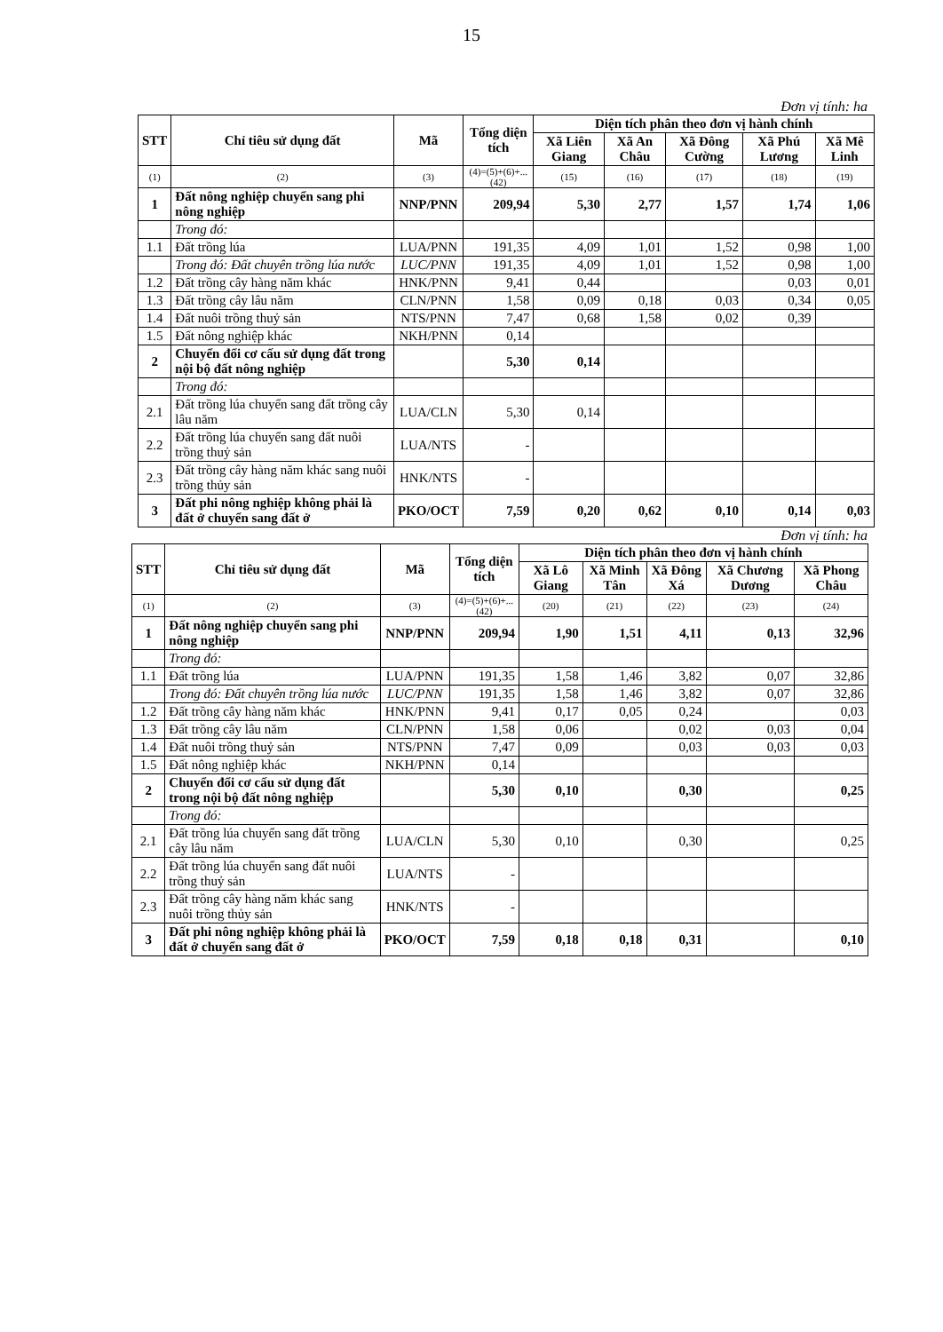15
Đơn vị tính: ha
| STT | Chỉ tiêu sử dụng đất | Mã | Tổng diện tích | Diện tích phân theo đơn vị hành chính | | | | |
| --- | --- | --- | --- | --- | --- | --- | --- | --- |
| | | | | Xã Liên Giang | Xã An Châu | Xã Đông Cường | Xã Phú Lương | Xã Mê Linh |
| (1) | (2) | (3) | (4)=(5)+(6)+...(42) | (15) | (16) | (17) | (18) | (19) |
| 1 | Đất nông nghiệp chuyển sang phi nông nghiệp | NNP/PNN | 209,94 | 5,30 | 2,77 | 1,57 | 1,74 | 1,06 |
| | Trong đó: | | | | | | | |
| 1.1 | Đất trồng lúa | LUA/PNN | 191,35 | 4,09 | 1,01 | 1,52 | 0,98 | 1,00 |
| | Trong đó: Đất chuyên trồng lúa nước | LUC/PNN | 191,35 | 4,09 | 1,01 | 1,52 | 0,98 | 1,00 |
| 1.2 | Đất trồng cây hàng năm khác | HNK/PNN | 9,41 | 0,44 | | | 0,03 | 0,01 |
| 1.3 | Đất trồng cây lâu năm | CLN/PNN | 1,58 | 0,09 | 0,18 | 0,03 | 0,34 | 0,05 |
| 1.4 | Đất nuôi trồng thuỷ sản | NTS/PNN | 7,47 | 0,68 | 1,58 | 0,02 | 0,39 | |
| 1.5 | Đất nông nghiệp khác | NKH/PNN | 0,14 | | | | | |
| 2 | Chuyển đổi cơ cấu sử dụng đất trong nội bộ đất nông nghiệp | | 5,30 | 0,14 | | | | |
| | Trong đó: | | | | | | | |
| 2.1 | Đất trồng lúa chuyển sang đất trồng cây lâu năm | LUA/CLN | 5,30 | 0,14 | | | | |
| 2.2 | Đất trồng lúa chuyển sang đất nuôi trồng thuỷ sản | LUA/NTS | - | | | | | |
| 2.3 | Đất trồng cây hàng năm khác sang nuôi trồng thủy sản | HNK/NTS | - | | | | | |
| 3 | Đất phi nông nghiệp không phải là đất ở chuyển sang đất ở | PKO/OCT | 7,59 | 0,20 | 0,62 | 0,10 | 0,14 | 0,03 |
Đơn vị tính: ha
| STT | Chỉ tiêu sử dụng đất | Mã | Tổng diện tích | Diện tích phân theo đơn vị hành chính | | | | |
| --- | --- | --- | --- | --- | --- | --- | --- | --- |
| | | | | Xã Lô Giang | Xã Minh Tân | Xã Đông Xá | Xã Chương Dương | Xã Phong Châu |
| (1) | (2) | (3) | (4)=(5)+(6)+...(42) | (20) | (21) | (22) | (23) | (24) |
| 1 | Đất nông nghiệp chuyển sang phi nông nghiệp | NNP/PNN | 209,94 | 1,90 | 1,51 | 4,11 | 0,13 | 32,96 |
| | Trong đó: | | | | | | | |
| 1.1 | Đất trồng lúa | LUA/PNN | 191,35 | 1,58 | 1,46 | 3,82 | 0,07 | 32,86 |
| | Trong đó: Đất chuyên trồng lúa nước | LUC/PNN | 191,35 | 1,58 | 1,46 | 3,82 | 0,07 | 32,86 |
| 1.2 | Đất trồng cây hàng năm khác | HNK/PNN | 9,41 | 0,17 | 0,05 | 0,24 | | 0,03 |
| 1.3 | Đất trồng cây lâu năm | CLN/PNN | 1,58 | 0,06 | | 0,02 | 0,03 | 0,04 |
| 1.4 | Đất nuôi trồng thuỷ sản | NTS/PNN | 7,47 | 0,09 | | 0,03 | 0,03 | 0,03 |
| 1.5 | Đất nông nghiệp khác | NKH/PNN | 0,14 | | | | | |
| 2 | Chuyển đổi cơ cấu sử dụng đất trong nội bộ đất nông nghiệp | | 5,30 | 0,10 | | 0,30 | | 0,25 |
| | Trong đó: | | | | | | | |
| 2.1 | Đất trồng lúa chuyển sang đất trồng cây lâu năm | LUA/CLN | 5,30 | 0,10 | | 0,30 | | 0,25 |
| 2.2 | Đất trồng lúa chuyển sang đất nuôi trồng thuỷ sản | LUA/NTS | - | | | | | |
| 2.3 | Đất trồng cây hàng năm khác sang nuôi trồng thủy sản | HNK/NTS | - | | | | | |
| 3 | Đất phi nông nghiệp không phải là đất ở chuyển sang đất ở | PKO/OCT | 7,59 | 0,18 | 0,18 | 0,31 | | 0,10 |